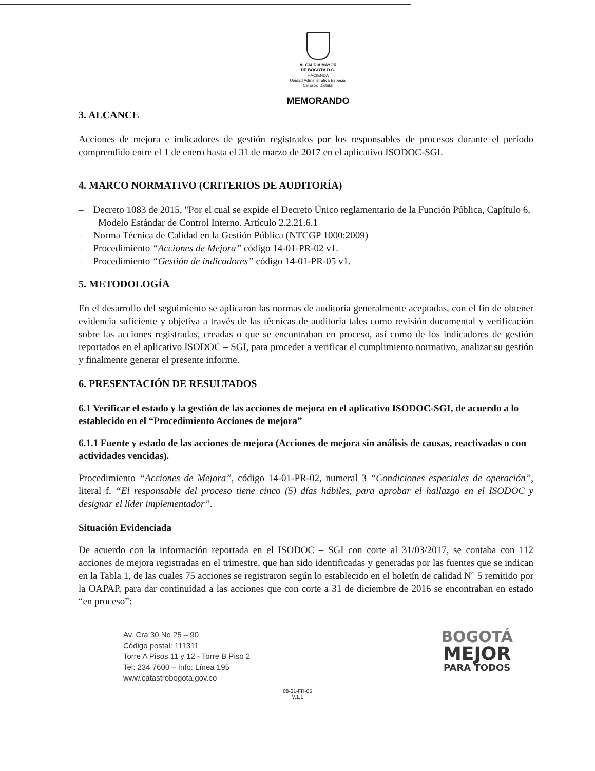ALCALDÍA MAYOR
DE BOGOTÁ D.C.
HACIENDA
Unidad Administrativa Especial
Catastro Distrital
MEMORANDO
3. ALCANCE
Acciones de mejora e indicadores de gestión registrados por los responsables de procesos durante el período comprendido entre el 1 de enero hasta el 31 de marzo de 2017 en el aplicativo ISODOC-SGI.
4. MARCO NORMATIVO (CRITERIOS DE AUDITORÍA)
– Decreto 1083 de 2015, "Por el cual se expide el Decreto Único reglamentario de la Función Pública, Capítulo 6, Modelo Estándar de Control Interno. Artículo 2.2.21.6.1
– Norma Técnica de Calidad en la Gestión Pública (NTCGP 1000:2009)
– Procedimiento “Acciones de Mejora” código 14-01-PR-02 v1.
– Procedimiento “Gestión de indicadores” código 14-01-PR-05 v1.
5. METODOLOGÍA
En el desarrollo del seguimiento se aplicaron las normas de auditoría generalmente aceptadas, con el fin de obtener evidencia suficiente y objetiva a través de las técnicas de auditoría tales como revisión documental y verificación sobre las acciones registradas, creadas o que se encontraban en proceso, así como de los indicadores de gestión reportados en el aplicativo ISODOC – SGI, para proceder a verificar el cumplimiento normativo, analizar su gestión y finalmente generar el presente informe.
6. PRESENTACIÓN DE RESULTADOS
6.1 Verificar el estado y la gestión de las acciones de mejora en el aplicativo ISODOC-SGI, de acuerdo a lo establecido en el “Procedimiento Acciones de mejora”
6.1.1 Fuente y estado de las acciones de mejora (Acciones de mejora sin análisis de causas, reactivadas o con actividades vencidas).
Procedimiento “Acciones de Mejora”, código 14-01-PR-02, numeral 3 “Condiciones especiales de operación”, literal f, “El responsable del proceso tiene cinco (5) días hábiles, para aprobar el hallazgo en el ISODOC y designar el líder implementador”.
Situación Evidenciada
De acuerdo con la información reportada en el ISODOC – SGI con corte al 31/03/2017, se contaba con 112 acciones de mejora registradas en el trimestre, que han sido identificadas y generadas por las fuentes que se indican en la Tabla 1, de las cuales 75 acciones se registraron según lo establecido en el boletín de calidad N° 5 remitido por la OAPAP, para dar continuidad a las acciones que con corte a 31 de diciembre de 2016 se encontraban en estado “en proceso”:
Av. Cra 30 No 25 – 90
Código postal: 111311
Torre A Pisos 11 y 12 - Torre B Piso 2
Tel: 234 7600 – Info: Línea 195
www.catastrobogota.gov.co
BOGOTÁ
MEJOR
PARA TODOS
08-01-FR-05
V.1,1